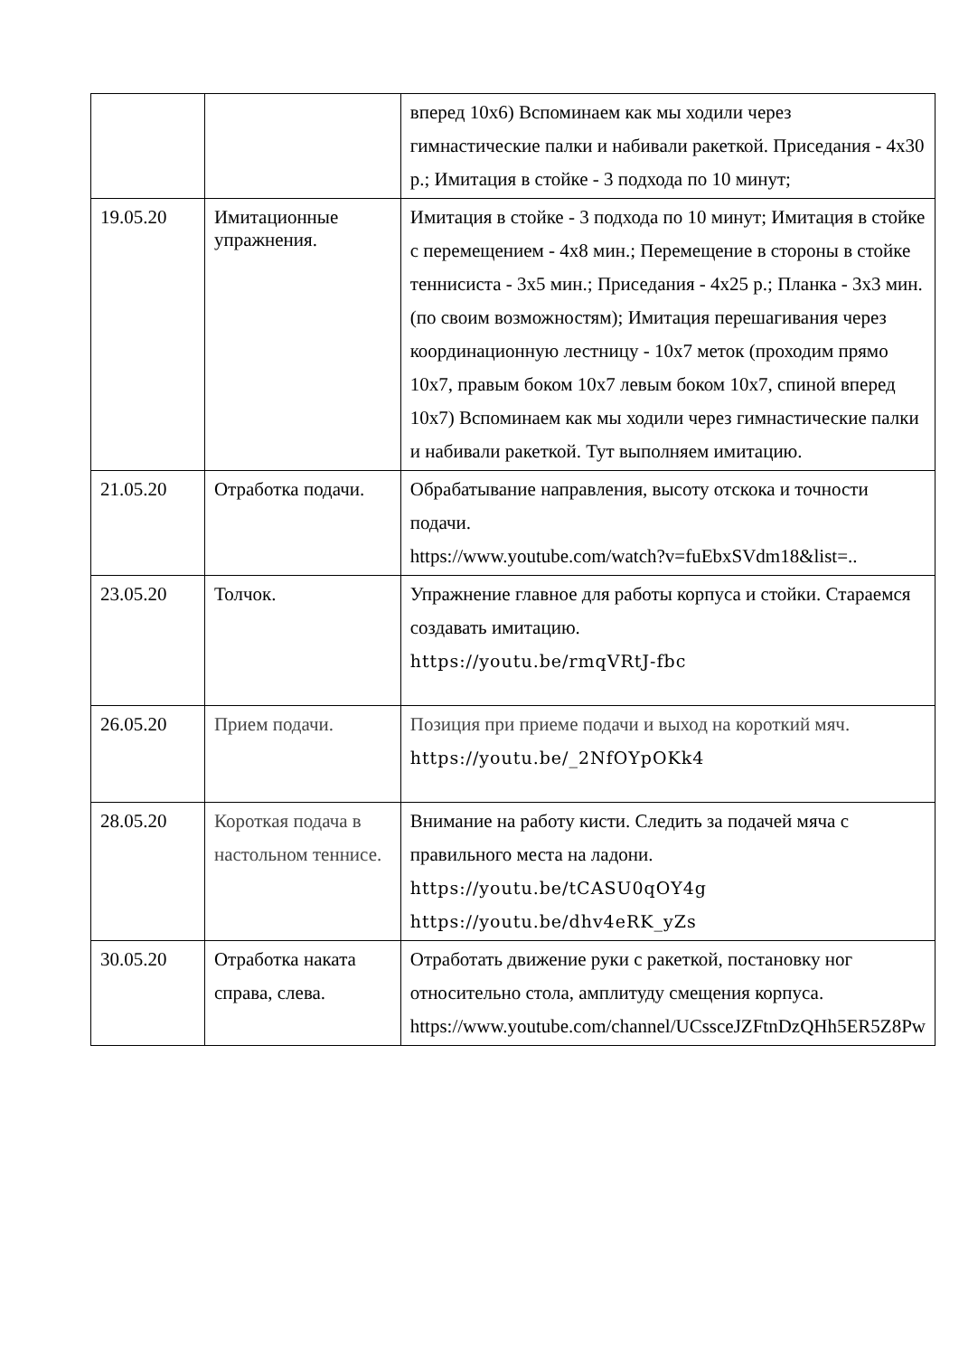| | | вперед 10x6) Вспоминаем как мы ходили через гимнастические палки и набивали ракеткой. Приседания - 4x30 р.; Имитация в стойке - 3 подхода по 10 минут; |
| 19.05.20 | Имитационные упражнения. | Имитация в стойке - 3 подхода по 10 минут; Имитация в стойке с перемещением - 4x8 мин.; Перемещение в стороны в стойке теннисиста - 3x5 мин.; Приседания - 4x25 р.; Планка - 3x3 мин. (по своим возможностям); Имитация перешагивания через координационную лестницу - 10x7 меток (проходим прямо 10x7, правым боком 10x7 левым боком 10x7, спиной вперед 10x7) Вспоминаем как мы ходили через гимнастические палки и набивали ракеткой. Тут выполняем имитацию. |
| 21.05.20 | Отработка подачи. | Обрабатывание направления, высоту отскока и точности подачи. https://www.youtube.com/watch?v=fuEbxSVdm18&list=.. |
| 23.05.20 | Толчок. | Упражнение главное для работы корпуса и стойки. Стараемся создавать имитацию. https://youtu.be/rmqVRtJ-fbc |
| 26.05.20 | Прием подачи. | Позиция при приеме подачи и выход на короткий мяч. https://youtu.be/_2NfOYpOKk4 |
| 28.05.20 | Короткая подача в настольном теннисе. | Внимание на работу кисти. Следить за подачей мяча с правильного места на ладони. https://youtu.be/tCASU0qOY4g https://youtu.be/dhv4eRK_yZs |
| 30.05.20 | Отработка наката справа, слева. | Отработать движение руки с ракеткой, постановку ног относительно стола, амплитуду смещения корпуса. https://www.youtube.com/channel/UCssceJZFtnDzQHh5ER5Z8Pw |